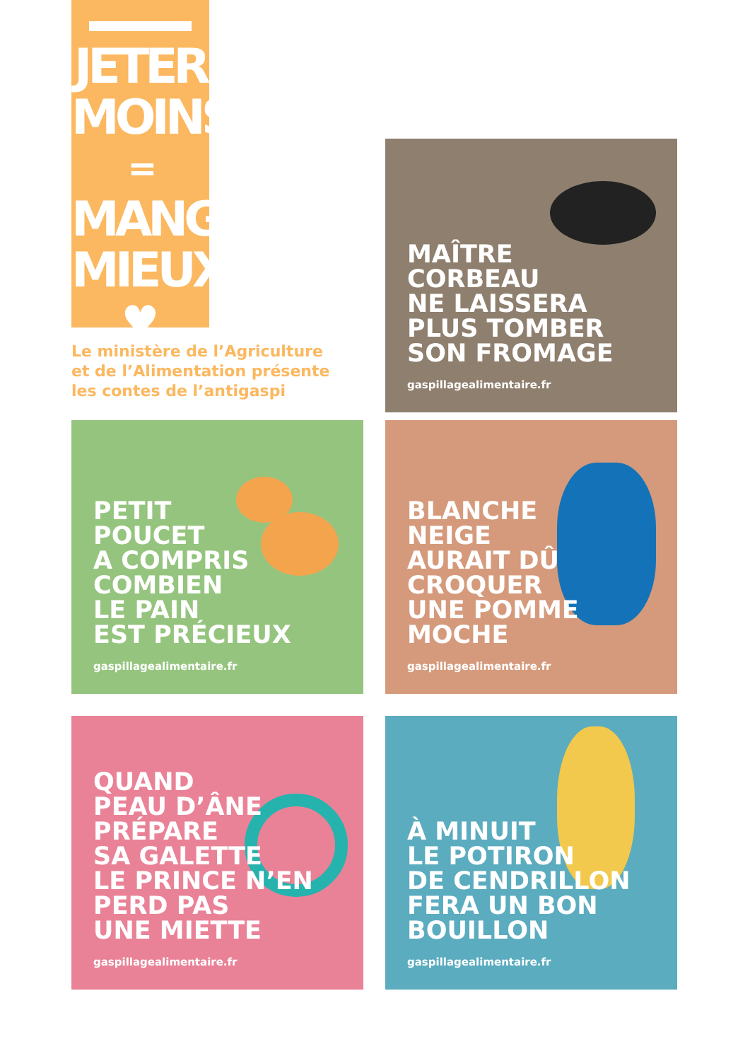JETER
MOINS
=
MANGER
MIEUX
♥
Le ministère de l’Agriculture
et de l’Alimentation présente
les contes de l’antigaspi
MAÎTRE
CORBEAU
NE LAISSERA
PLUS TOMBER
SON FROMAGE
gaspillagealimentaire.fr
PETIT
POUCET
A COMPRIS
COMBIEN
LE PAIN
EST PRÉCIEUX
gaspillagealimentaire.fr
BLANCHE
NEIGE
AURAIT DÛ
CROQUER
UNE POMME
MOCHE
gaspillagealimentaire.fr
QUAND
PEAU D’ÂNE
PRÉPARE
SA GALETTE
LE PRINCE N’EN
PERD PAS
UNE MIETTE
gaspillagealimentaire.fr
À MINUIT
LE POTIRON
DE CENDRILLON
FERA UN BON
BOUILLON
gaspillagealimentaire.fr